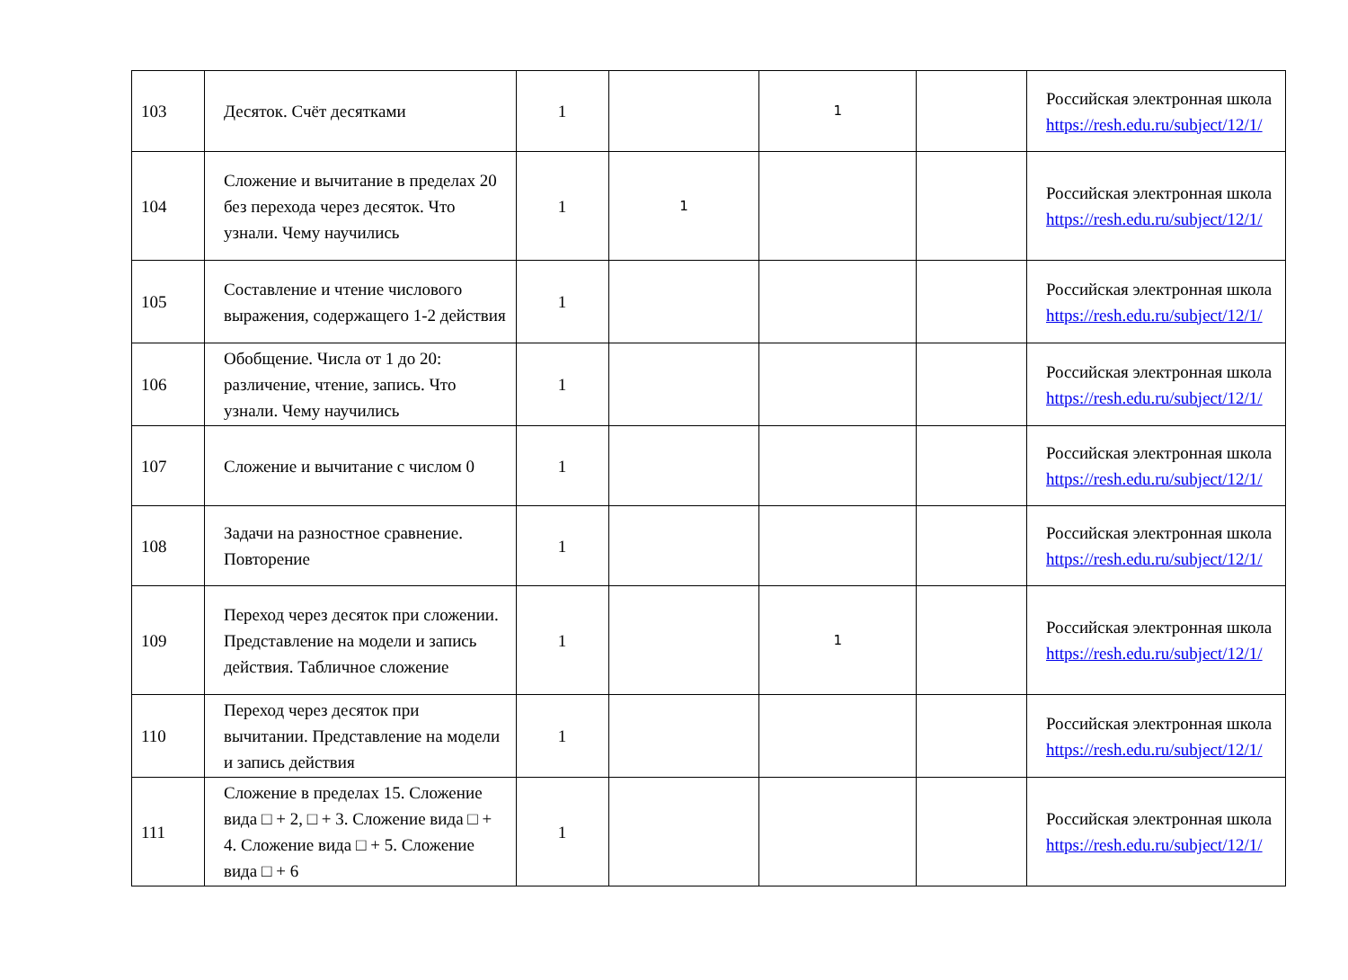| 103 | Десяток. Счёт десятками | 1 | | 1 | | Российская электронная школа https://resh.edu.ru/subject/12/1/ |
| 104 | Сложение и вычитание в пределах 20 без перехода через десяток. Что узнали. Чему научились | 1 | 1 | | | Российская электронная школа https://resh.edu.ru/subject/12/1/ |
| 105 | Составление и чтение числового выражения, содержащего 1-2 действия | 1 | | | | Российская электронная школа https://resh.edu.ru/subject/12/1/ |
| 106 | Обобщение. Числа от 1 до 20: различение, чтение, запись. Что узнали. Чему научились | 1 | | | | Российская электронная школа https://resh.edu.ru/subject/12/1/ |
| 107 | Сложение и вычитание с числом 0 | 1 | | | | Российская электронная школа https://resh.edu.ru/subject/12/1/ |
| 108 | Задачи на разностное сравнение. Повторение | 1 | | | | Российская электронная школа https://resh.edu.ru/subject/12/1/ |
| 109 | Переход через десяток при сложении. Представление на модели и запись действия. Табличное сложение | 1 | | 1 | | Российская электронная школа https://resh.edu.ru/subject/12/1/ |
| 110 | Переход через десяток при вычитании. Представление на модели и запись действия | 1 | | | | Российская электронная школа https://resh.edu.ru/subject/12/1/ |
| 111 | Сложение в пределах 15. Сложение вида □ + 2, □ + 3. Сложение вида □ + 4. Сложение вида □ + 5. Сложение вида □ + 6 | 1 | | | | Российская электронная школа https://resh.edu.ru/subject/12/1/ |